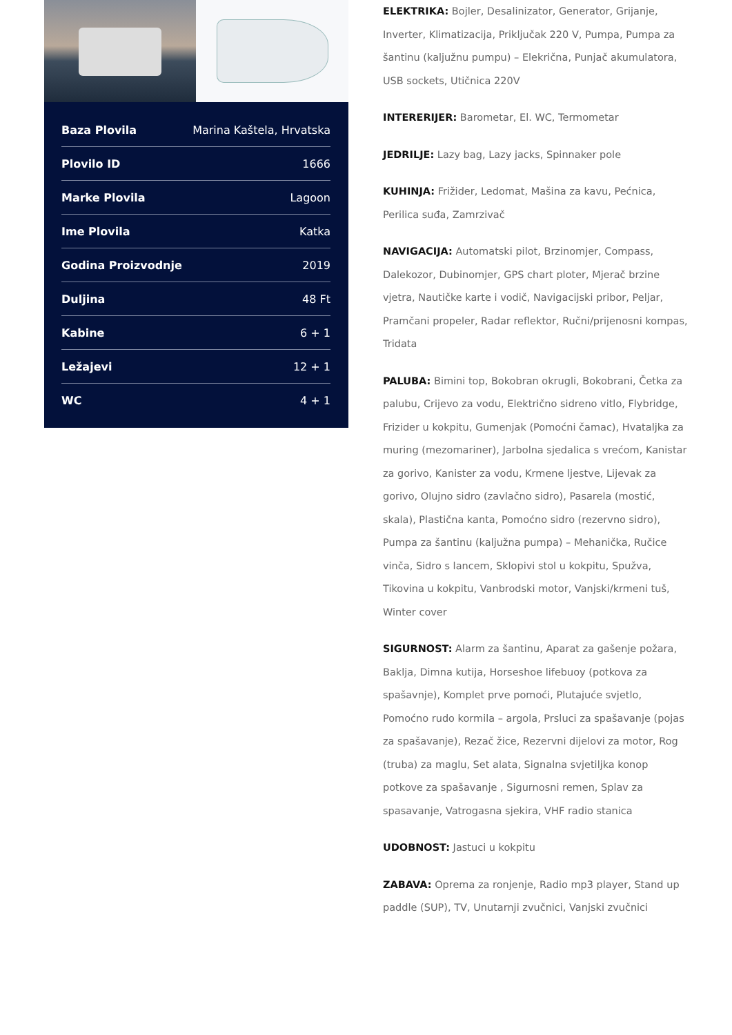| Baza Plovila | Marina Kaštela, Hrvatska |
| Plovilo ID | 1666 |
| Marke Plovila | Lagoon |
| Ime Plovila | Katka |
| Godina Proizvodnje | 2019 |
| Duljina | 48 Ft |
| Kabine | 6 + 1 |
| Ležajevi | 12 + 1 |
| WC | 4 + 1 |
ELEKTRIKA: Bojler, Desalinizator, Generator, Grijanje, Inverter, Klimatizacija, Priključak 220 V, Pumpa, Pumpa za šantinu (kaljužnu pumpu) – Elekrična, Punjač akumulatora, USB sockets, Utičnica 220V
INTERERIJER: Barometar, El. WC, Termometar
JEDRILJE: Lazy bag, Lazy jacks, Spinnaker pole
KUHINJA: Frižider, Ledomat, Mašina za kavu, Pećnica, Perilica suđa, Zamrzivač
NAVIGACIJA: Automatski pilot, Brzinomjer, Compass, Dalekozor, Dubinomjer, GPS chart ploter, Mjerač brzine vjetra, Nautičke karte i vodič, Navigacijski pribor, Peljar, Pramčani propeler, Radar reflektor, Ručni/prijenosni kompas, Tridata
PALUBA: Bimini top, Bokobran okrugli, Bokobrani, Četka za palubu, Crijevo za vodu, Električno sidreno vitlo, Flybridge, Frizider u kokpitu, Gumenjak (Pomoćni čamac), Hvataljka za muring (mezomariner), Jarbolna sjedalica s vrećom, Kanistar za gorivo, Kanister za vodu, Krmene ljestve, Lijevak za gorivo, Olujno sidro (zavlačno sidro), Pasarela (mostić, skala), Plastična kanta, Pomoćno sidro (rezervno sidro), Pumpa za šantinu (kaljužna pumpa) – Mehanička, Ručice vinča, Sidro s lancem, Sklopivi stol u kokpitu, Spužva, Tikovina u kokpitu, Vanbrodski motor, Vanjski/krmeni tuš, Winter cover
SIGURNOST: Alarm za šantinu, Aparat za gašenje požara, Baklja, Dimna kutija, Horseshoe lifebuoy (potkova za spašavnje), Komplet prve pomoći, Plutajuće svjetlo, Pomoćno rudo kormila – argola, Prsluci za spašavanje (pojas za spašavanje), Rezač žice, Rezervni dijelovi za motor, Rog (truba) za maglu, Set alata, Signalna svjetiljka konop potkove za spašavanje , Sigurnosni remen, Splav za spasavanje, Vatrogasna sjekira, VHF radio stanica
UDOBNOST: Jastuci u kokpitu
ZABAVA: Oprema za ronjenje, Radio mp3 player, Stand up paddle (SUP), TV, Unutarnji zvučnici, Vanjski zvučnici